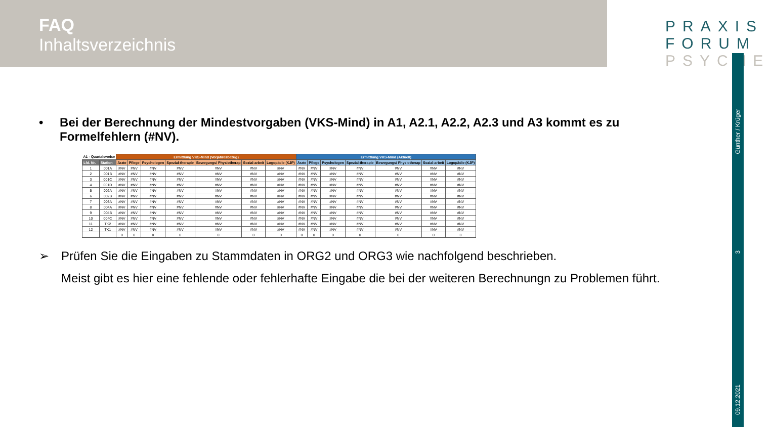FAQ
Inhaltsverzeichnis
PRAXIS
FORUM
PSYCHE
Günther / Krüger
3
09.12.2021
• Bei der Berechnung der Mindestvorgaben (VKS-Mind) in A1, A2.1, A2.2, A2.3 und A3 kommt es zu Formelfehlern (#NV).
| A1 - Quartalsweise | | Ermittlung VKS-Mind (Vorjahresbezug) | | | | | | | Ermittlung VKS-Mind (Aktuell) | | | | | | |
| --- | --- | --- | --- | --- | --- | --- | --- | --- | --- | --- | --- | --- | --- | --- | --- |
| Lfd. Nr. | Station | Ärzte | Pflege | Psychologen | Spezial-therapie | Bewegungs/ Physiotherap | Sozial-arbeit | Logopädie (KJP) | Ärzte | Pflege | Psychologen | Spezial-therapie | Bewegungs/ Physiotherap | Sozial-arbeit | Logopädie (KJP) |
| 1 | 001A | #NV | #NV | #NV | #NV | #NV | #NV | #NV | #NV | #NV | #NV | #NV | #NV | #NV | #NV |
| 2 | 001B | #NV | #NV | #NV | #NV | #NV | #NV | #NV | #NV | #NV | #NV | #NV | #NV | #NV | #NV |
| 3 | 001C | #NV | #NV | #NV | #NV | #NV | #NV | #NV | #NV | #NV | #NV | #NV | #NV | #NV | #NV |
| 4 | 001D | #NV | #NV | #NV | #NV | #NV | #NV | #NV | #NV | #NV | #NV | #NV | #NV | #NV | #NV |
| 5 | 002A | #NV | #NV | #NV | #NV | #NV | #NV | #NV | #NV | #NV | #NV | #NV | #NV | #NV | #NV |
| 6 | 002B | #NV | #NV | #NV | #NV | #NV | #NV | #NV | #NV | #NV | #NV | #NV | #NV | #NV | #NV |
| 7 | 003A | #NV | #NV | #NV | #NV | #NV | #NV | #NV | #NV | #NV | #NV | #NV | #NV | #NV | #NV |
| 8 | 004A | #NV | #NV | #NV | #NV | #NV | #NV | #NV | #NV | #NV | #NV | #NV | #NV | #NV | #NV |
| 9 | 004B | #NV | #NV | #NV | #NV | #NV | #NV | #NV | #NV | #NV | #NV | #NV | #NV | #NV | #NV |
| 10 | 004C | #NV | #NV | #NV | #NV | #NV | #NV | #NV | #NV | #NV | #NV | #NV | #NV | #NV | #NV |
| 11 | TK2 | #NV | #NV | #NV | #NV | #NV | #NV | #NV | #NV | #NV | #NV | #NV | #NV | #NV | #NV |
| 12 | TK1 | #NV | #NV | #NV | #NV | #NV | #NV | #NV | #NV | #NV | #NV | #NV | #NV | #NV | #NV |
| | | 0 | 0 | 0 | 0 | 0 | 0 | 0 | 0 | 0 | 0 | 0 | 0 | 0 | 0 |
➢ Prüfen Sie die Eingaben zu Stammdaten in ORG2 und ORG3 wie nachfolgend beschrieben.
Meist gibt es hier eine fehlende oder fehlerhafte Eingabe die bei der weiteren Berechnungn zu Problemen führt.